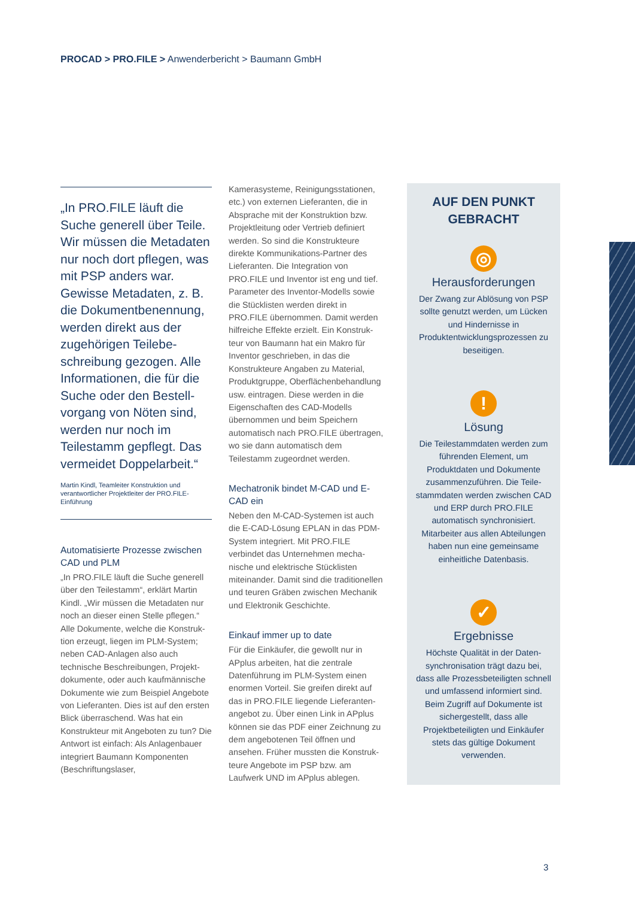PROCAD > PRO.FILE > Anwenderbericht > Baumann GmbH
„In PRO.FILE läuft die Suche generell über Teile. Wir müssen die Metadaten nur noch dort pflegen, was mit PSP anders war. Gewisse Metadaten, z. B. die Dokumentbenennung, werden direkt aus der zugehörigen Teilebe­schreibung gezogen. Alle Informationen, die für die Suche oder den Bestell­vorgang von Nöten sind, werden nur noch im Teilestamm gepflegt. Das vermeidet Doppelarbeit.“
Martin Kindl, Teamleiter Konstruktion und verantwortlicher Projektleiter der PRO.FILE-Einführung
Automatisierte Prozesse zwischen CAD und PLM
„In PRO.FILE läuft die Suche generell über den Teilestamm“, erklärt Martin Kindl. „Wir müssen die Metadaten nur noch an dieser einen Stelle pflegen.“ Alle Dokumente, welche die Konstruk­tion erzeugt, liegen im PLM-System; neben CAD-Anlagen also auch technische Beschreibungen, Projekt­dokumente, oder auch kaufmännische Dokumente wie zum Beispiel Ange­bote von Lieferanten. Dies ist auf den ersten Blick überraschend. Was hat ein Konstrukteur mit Angeboten zu tun? Die Antwort ist einfach: Als Anlagenbauer integriert Baumann Komponenten (Beschriftungslaser,
Kamerasysteme, Reinigungsstationen, etc.) von externen Lieferanten, die in Absprache mit der Konstruktion bzw. Projektleitung oder Vertrieb definiert werden. So sind die Konstrukteure direkte Kommunikations-Partner des Lieferanten. Die Integration von PRO.FILE und Inventor ist eng und tief. Parameter des Inventor-Modells sowie die Stücklisten werden direkt in PRO.FILE übernommen. Damit werden hilfreiche Effekte erzielt. Ein Konstruk­teur von Baumann hat ein Makro für Inventor geschrieben, in das die Konstrukteure Angaben zu Material, Produktgruppe, Oberflächenbehand­lung usw. eintragen. Diese werden in die Eigenschaften des CAD-Modells übernommen und beim Speichern automatisch nach PRO.FILE übertragen, wo sie dann automatisch dem Teilestamm zugeordnet werden.
Mechatronik bindet M-CAD und E-CAD ein
Neben den M-CAD-Systemen ist auch die E-CAD-Lösung EPLAN in das PDM-System integriert. Mit PRO.FILE verbindet das Unternehmen mecha­nische und elektrische Stücklisten miteinander. Damit sind die traditio­nellen und teuren Gräben zwischen Mechanik und Elektronik Geschichte.
Einkauf immer up to date
Für die Einkäufer, die gewollt nur in APplus arbeiten, hat die zentrale Datenführung im PLM-System einen enormen Vorteil. Sie greifen direkt auf das in PRO.FILE liegende Lieferanten­angebot zu. Über einen Link in APplus können sie das PDF einer Zeichnung zu dem angebotenen Teil öffnen und ansehen. Früher mussten die Konstruk­teure Angebote im PSP bzw. am Laufwerk UND im APplus ablegen.
AUF DEN PUNKT GEBRACHT
◎
Herausforderungen
Der Zwang zur Ablösung von PSP sollte genutzt werden, um Lücken und Hindernisse in Produktentwicklungsprozessen zu beseitigen.
!
Lösung
Die Teilestammdaten werden zum führenden Element, um Produktdaten und Dokumente zusammenzuführen. Die Teile­stammdaten werden zwischen CAD und ERP durch PRO.FILE automatisch synchronisiert. Mitarbeiter aus allen Abteilungen haben nun eine gemeinsame einheitliche Datenbasis.
✓
Ergebnisse
Höchste Qualität in der Daten­synchronisation trägt dazu bei, dass alle Prozessbeteiligten schnell und umfassend informiert sind. Beim Zugriff auf Dokumente ist sichergestellt, dass alle Projektbeteiligten und Einkäufer stets das gültige Dokument verwenden.
3